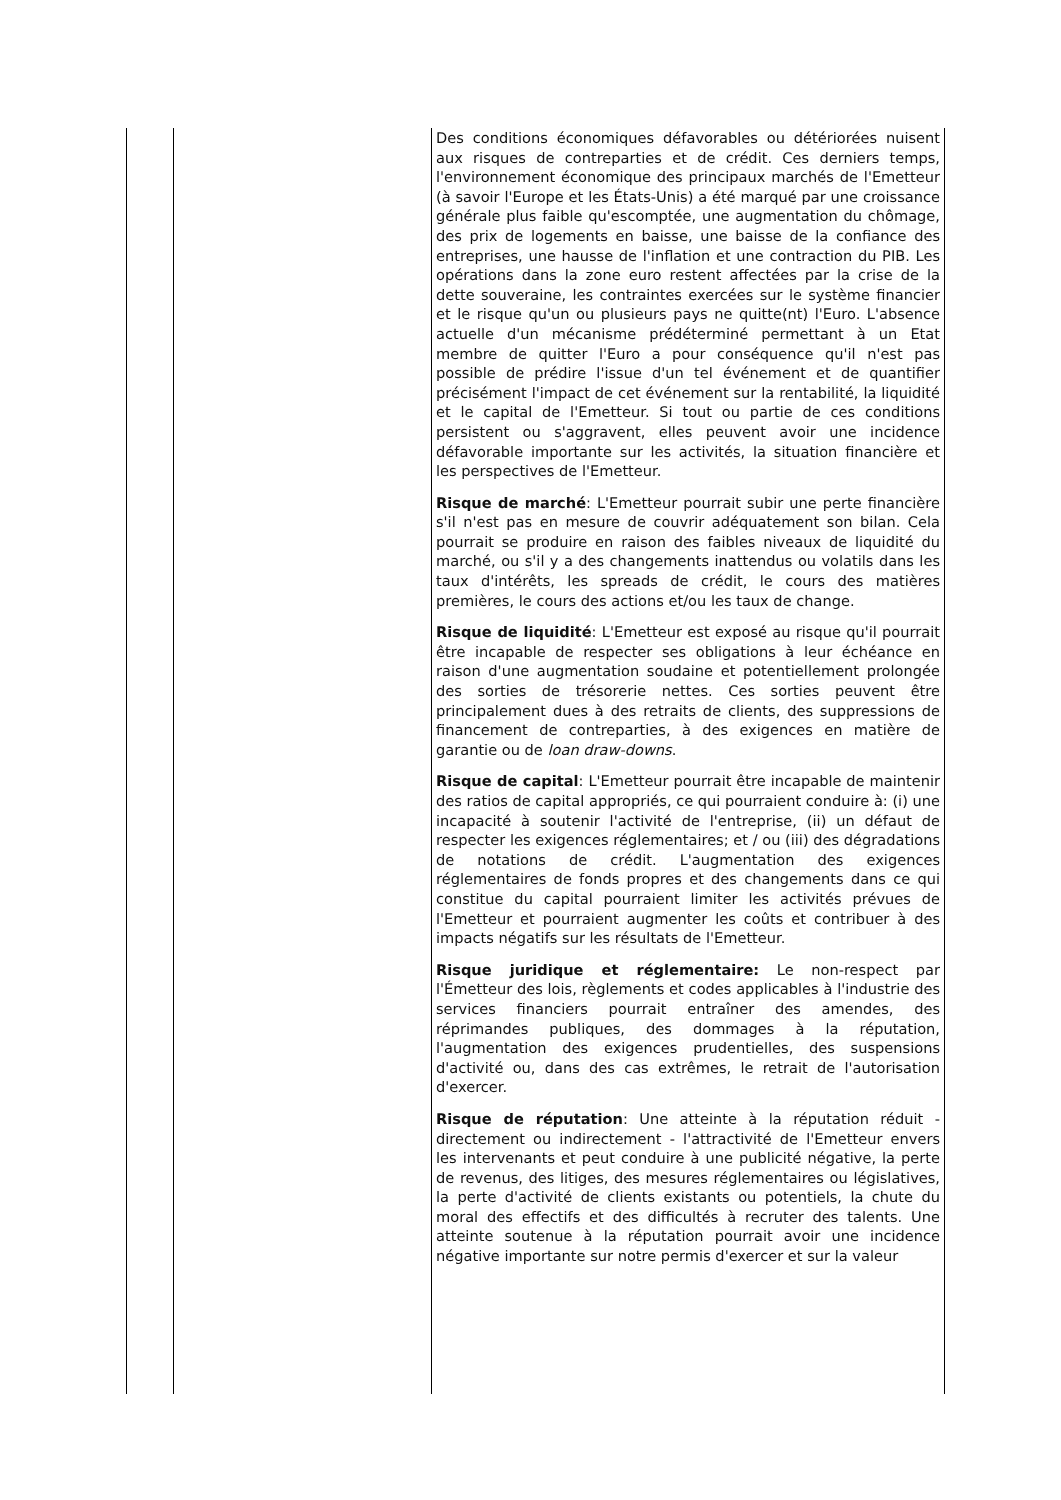| | | Des conditions économiques défavorables ou détériorées nuisent aux risques de contreparties et de crédit. Ces derniers temps, l'environnement économique des principaux marchés de l'Emetteur (à savoir l'Europe et les États-Unis) a été marqué par une croissance générale plus faible qu'escomptée, une augmentation du chômage, des prix de logements en baisse, une baisse de la confiance des entreprises, une hausse de l'inflation et une contraction du PIB. Les opérations dans la zone euro restent affectées par la crise de la dette souveraine, les contraintes exercées sur le système financier et le risque qu'un ou plusieurs pays ne quitte(nt) l'Euro. L'absence actuelle d'un mécanisme prédéterminé permettant à un Etat membre de quitter l'Euro a pour conséquence qu'il n'est pas possible de prédire l'issue d'un tel événement et de quantifier précisément l'impact de cet événement sur la rentabilité, la liquidité et le capital de l'Emetteur. Si tout ou partie de ces conditions persistent ou s'aggravent, elles peuvent avoir une incidence défavorable importante sur les activités, la situation financière et les perspectives de l'Emetteur. Risque de marché : L'Emetteur pourrait subir une perte financière s'il n'est pas en mesure de couvrir adéquatement son bilan. Cela pourrait se produire en raison des faibles niveaux de liquidité du marché, ou s'il y a des changements inattendus ou volatils dans les taux d'intérêts, les spreads de crédit, le cours des matières premières, le cours des actions et/ou les taux de change. Risque de liquidité : L'Emetteur est exposé au risque qu'il pourrait être incapable de respecter ses obligations à leur échéance en raison d'une augmentation soudaine et potentiellement prolongée des sorties de trésorerie nettes. Ces sorties peuvent être principalement dues à des retraits de clients, des suppressions de financement de contreparties, à des exigences en matière de garantie ou de loan draw-downs . Risque de capital : L'Emetteur pourrait être incapable de maintenir des ratios de capital appropriés, ce qui pourraient conduire à: (i) une incapacité à soutenir l'activité de l'entreprise, (ii) un défaut de respecter les exigences réglementaires; et / ou (iii) des dégradations de notations de crédit. L'augmentation des exigences réglementaires de fonds propres et des changements dans ce qui constitue du capital pourraient limiter les activités prévues de l'Emetteur et pourraient augmenter les coûts et contribuer à des impacts négatifs sur les résultats de l'Emetteur. Risque juridique et réglementaire: Le non-respect par l'Émetteur des lois, règlements et codes applicables à l'industrie des services financiers pourrait entraîner des amendes, des réprimandes publiques, des dommages à la réputation, l'augmentation des exigences prudentielles, des suspensions d'activité ou, dans des cas extrêmes, le retrait de l'autorisation d'exercer. Risque de réputation : Une atteinte à la réputation réduit - directement ou indirectement - l'attractivité de l'Emetteur envers les intervenants et peut conduire à une publicité négative, la perte de revenus, des litiges, des mesures réglementaires ou législatives, la perte d'activité de clients existants ou potentiels, la chute du moral des effectifs et des difficultés à recruter des talents. Une atteinte soutenue à la réputation pourrait avoir une incidence négative importante sur notre permis d'exercer et sur la valeur |